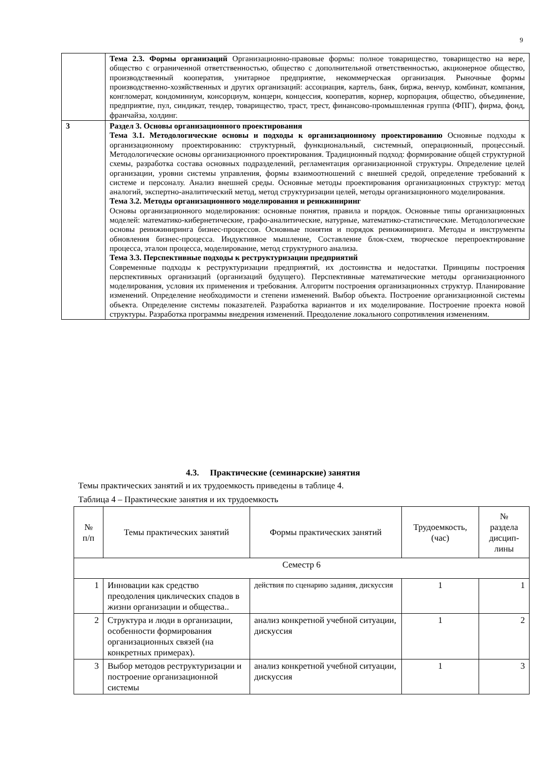9
| | Тема 2.3. Формы организаций Организационно-правовые формы: полное товарищество, товарищество на вере, общество с ограниченной ответственностью, общество с дополнительной ответственностью, акционерное общество, производственный кооператив, унитарное предприятие, некоммерческая организация. Рыночные формы производственно-хозяйственных и других организаций: ассоциация, картель, банк, биржа, венчур, комбинат, компания, конгломерат, кондоминиум, консорциум, концерн, концессия, кооператив, корнер, корпорация, общество, объединение, предприятие, пул, синдикат, тендер, товарищество, траст, трест, финансово-промышленная группа (ФПГ), фирма, фонд, франчайза, холдинг. |
| 3 | Раздел 3. Основы организационного проектирования Тема 3.1. Методологические основы и подходы к организационному проектированию Основные подходы к организационному проектированию: структурный, функциональный, системный, операционный, процессный. Методологические основы организационного проектирования. Традиционный подход: формирование общей структурной схемы, разработка состава основных подразделений, регламентация организационной структуры. Определение целей организации, уровни системы управления, формы взаимоотношений с внешней средой, определение требований к системе и персоналу. Анализ внешней среды. Основные методы проектирования организационных структур: метод аналогий, экспертно-аналитический метод, метод структуризации целей, методы организационного моделирования. Тема 3.2. Методы организационного моделирования и реинжиниринг Основы организационного моделирования: основные понятия, правила и порядок. Основные типы организационных моделей: математико-кибернетические, графо-аналитические, натурные, математико-статистические. Методологические основы реинжиниринга бизнес-процессов. Основные понятия и порядок реинжиниринга. Методы и инструменты обновления бизнес-процесса. Индуктивное мышление, Составление блок-схем, творческое перепроектирование процесса, эталон процесса, моделирование, метод структурного анализа. Тема 3.3. Перспективные подходы к реструктуризации предприятий Современные подходы к реструктуризации предприятий, их достоинства и недостатки. Принципы построения перспективных организаций (организаций будущего). Перспективные математические методы организационного моделирования, условия их применения и требования. Алгоритм построения организационных структур. Планирование изменений. Определение необходимости и степени изменений. Выбор объекта. Построение организационной системы объекта. Определение системы показателей. Разработка вариантов и их моделирование. Построение проекта новой структуры. Разработка программы внедрения изменений. Преодоление локального сопротивления изменениям. |
4.3. Практические (семинарские) занятия
Темы практических занятий и их трудоемкость приведены в таблице 4.
Таблица 4 – Практические занятия и их трудоемкость
| № п/п | Темы практических занятий | Формы практических занятий | Трудоемкость, (час) | № раздела дисцип- лины |
| --- | --- | --- | --- | --- |
| Семестр 6 | | | | |
| 1 | Инновации как средство преодоления циклических спадов в жизни организации и общества.. | действия по сценарию задания, дискуссия | 1 | 1 |
| 2 | Структура и люди в организации, особенности формирования организационных связей (на конкретных примерах). | анализ конкретной учебной ситуации, дискуссия | 1 | 2 |
| 3 | Выбор методов реструктуризации и построение организационной системы | анализ конкретной учебной ситуации, дискуссия | 1 | 3 |